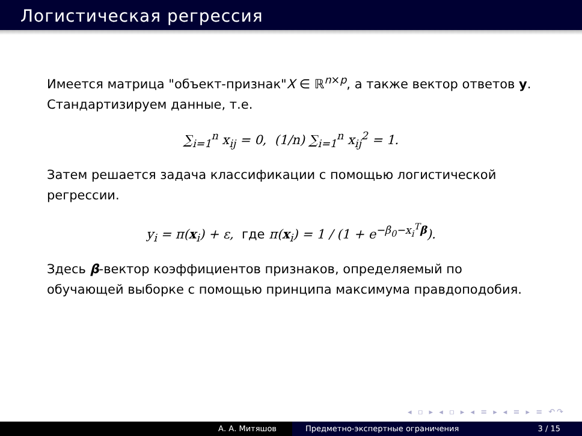Логистическая регрессия
Имеется матрица "объект-признак"X ∈ ℝ<sup>n×p</sup>, а также вектор ответов y. Стандартизируем данные, т.е.
∑<sub>i=1</sub><sup>n</sup> x<sub>ij</sub> = 0, (1/n) ∑<sub>i=1</sub><sup>n</sup> x<sub>ij</sub><sup>2</sup> = 1.
Затем решается задача классификации с помощью логистической регрессии.
y<sub>i</sub> = π(x<sub>i</sub>) + ε, где π(x<sub>i</sub>) = 1 / (1 + e<sup>−β<sub>0</sub>−x<sub>i</sub><sup>T</sup>β</sup>).
Здесь β-вектор коэффициентов признаков, определяемый по обучающей выборке с помощью принципа максимума правдоподобия.
◂ ▫ ▸ ◂ ▫ ▸ ◂ ≡ ▸ ◂ ≡ ▸ ≡ ↶↷
А. А. Митяшов Предметно-экспертные ограничения 3 / 15